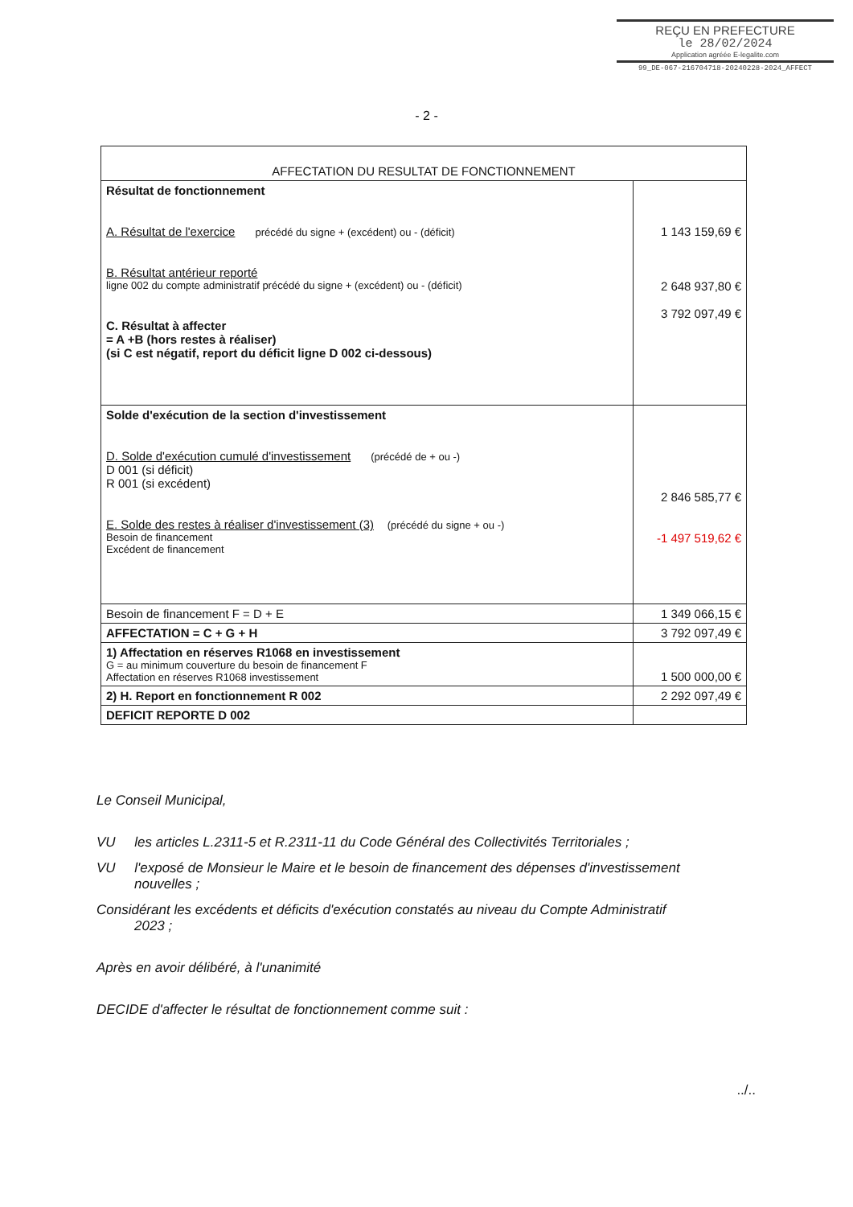REÇU EN PREFECTURE
le 28/02/2024
Application agréée E-legalite.com
99_DE-067-216704718-20240228-2024_AFFECT
- 2 -
| AFFECTATION DU RESULTAT DE FONCTIONNEMENT | |
| --- | --- |
| Résultat de fonctionnement A. Résultat de l'exercice précédé du signe + (excédent) ou - (déficit) B. Résultat antérieur reporté ligne 002 du compte administratif précédé du signe + (excédent) ou - (déficit) C. Résultat à affecter = A +B (hors restes à réaliser) (si C est négatif, report du déficit ligne D 002 ci-dessous) | 1 143 159,69 € 2 648 937,80 € 3 792 097,49 € |
| Solde d'exécution de la section d'investissement D. Solde d'exécution cumulé d'investissement (précédé de + ou -) D 001 (si déficit) R 001 (si excédent) E. Solde des restes à réaliser d'investissement (3) (précédé du signe + ou -) Besoin de financement Excédent de financement | 2 846 585,77 € -1 497 519,62 € |
| Besoin de financement F = D + E | 1 349 066,15 € |
| AFFECTATION = C + G + H | 3 792 097,49 € |
| 1) Affectation en réserves R1068 en investissement G = au minimum couverture du besoin de financement F Affectation en réserves R1068 investissement | 1 500 000,00 € |
| 2) H. Report en fonctionnement R 002 | 2 292 097,49 € |
| DEFICIT REPORTE D 002 | |
Le Conseil Municipal,
VU les articles L.2311-5 et R.2311-11 du Code Général des Collectivités Territoriales ;
VU l'exposé de Monsieur le Maire et le besoin de financement des dépenses d'investissement
nouvelles ;
Considérant les excédents et déficits d'exécution constatés au niveau du Compte Administratif
2023 ;
Après en avoir délibéré, à l'unanimité
DECIDE d'affecter le résultat de fonctionnement comme suit :
../..